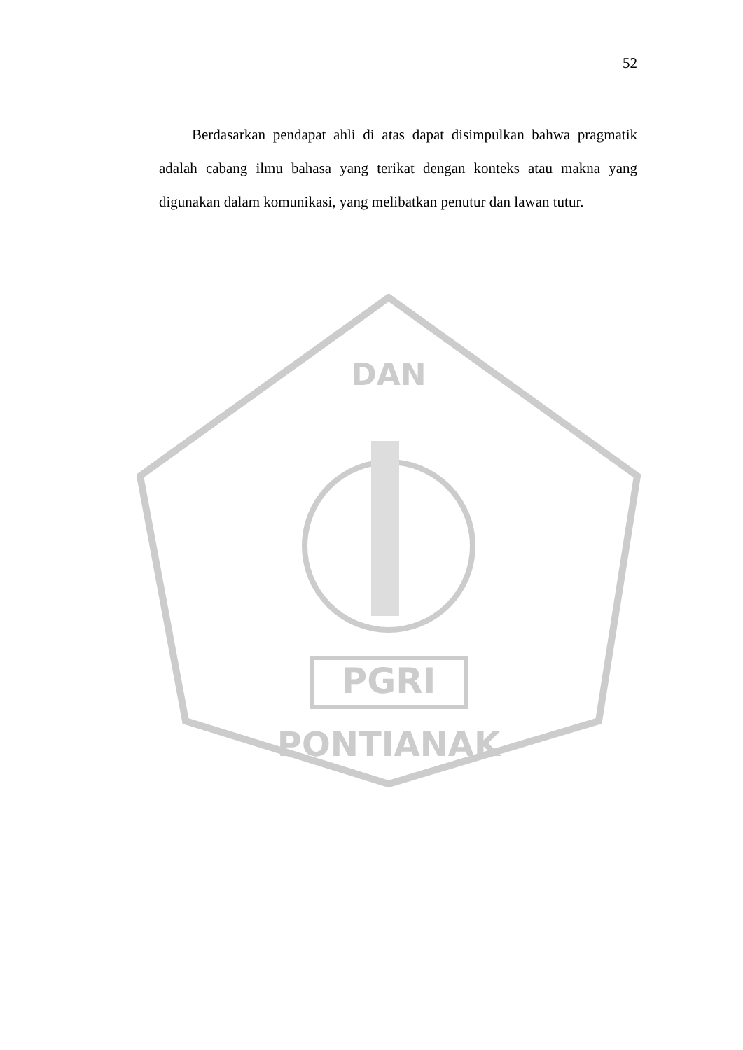52
Berdasarkan pendapat ahli di atas dapat disimpulkan bahwa pragmatik adalah cabang ilmu bahasa yang terikat dengan konteks atau makna yang digunakan dalam komunikasi, yang melibatkan penutur dan lawan tutur.
PGRI
PONTIANAK
DAN